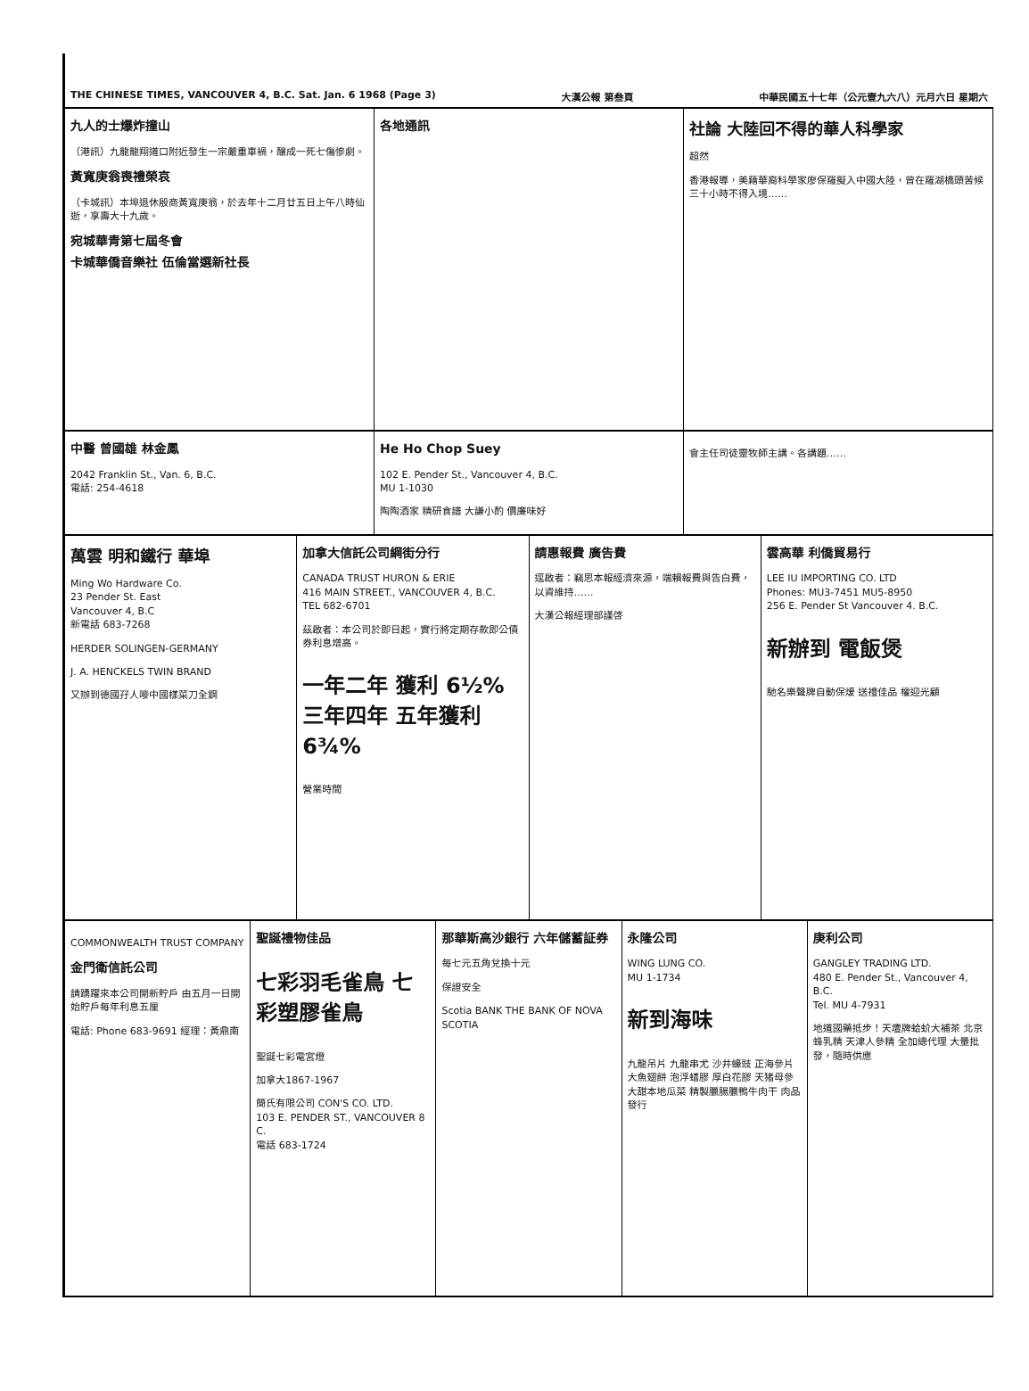THE CHINESE TIMES, VANCOUVER 4, B.C. Sat. Jan. 6 1968 (Page 3) 大漢公報 第叁頁 中華民國五十七年（公元壹九六八）元月六日 星期六
九人的士爆炸撞山
（港訊）九龍龍翔道口附近發生一宗嚴重車禍，釀成一死七傷慘劇。
黃寬庚翁喪禮榮哀
（卡城訊）本埠退休殷商黃寬庚翁，於去年十二月廿五日上午八時仙逝，享壽大十九歲。
宛城華青第七屆冬會
卡城華僑音樂社 伍倫當選新社長
各地通訊
社論 大陸回不得的華人科學家
超然
香港報導，美籍華裔科學家廖保羅擬入中國大陸，曾在羅湖橋頭苦候三十小時不得入境……
中醫 曾國雄 林金鳳
2042 Franklin St., Van. 6, B.C.
電話: 254-4618
He Ho Chop Suey
102 E. Pender St., Vancouver 4, B.C.
MU 1-1030
陶陶酒家 精研食譜 大謙小酌 價廉味好
會主任司徒靈牧師主講。各講題……
萬雲 明和鐵行 華埠
Ming Wo Hardware Co.
23 Pender St. East
Vancouver 4, B.C
新電話 683-7268
HERDER SOLINGEN-GERMANY
J. A. HENCKELS TWIN BRAND
又辦到德國孖人嘜中國樣菜刀全鋼
加拿大信託公司綱街分行
CANADA TRUST HURON & ERIE
416 MAIN STREET., VANCOUVER 4, B.C.
TEL 682-6701
茲啟者：本公司於即日起，實行將定期存款即公債券利息增高。
一年二年 獲利 6½% 三年四年 五年獲利 6¾%
營業時間
請惠報費 廣告費
逕啟者：竊思本報經濟來源，端賴報費與告白費，以資維持……
大漢公報經理部謹啓
雲高華 利僑貿易行
LEE IU IMPORTING CO. LTD
Phones: MU3-7451 MU5-8950
256 E. Pender St Vancouver 4. B.C.
新辦到 電飯煲
馳名樂聲牌自動保煖 送禮佳品 權迎光顧
COMMONWEALTH TRUST COMPANY
金門衛信託公司
請踴躍來本公司開新貯戶 由五月一日開始貯戶每年利息五厘
電話: Phone 683-9691 經理：黃鼎南
聖誕禮物佳品
七彩羽毛雀鳥 七彩塑膠雀鳥
聖誕七彩電宮燈
加拿大1867-1967
簡氏有限公司 CON'S CO. LTD.
103 E. PENDER ST., VANCOUVER 8 C.
電話 683-1724
那華斯高沙銀行 六年儲蓄証券
每七元五角兌換十元
保證安全
Scotia BANK THE BANK OF NOVA SCOTIA
永隆公司
WING LUNG CO.
MU 1-1734
新到海味
九龍吊片 九龍串尤 沙井蠔豉 正海參片 大魚翅餅 泡浮蟮膠 厚白花膠 天猪母參 大甜本地瓜菜 精製臘腸臘鴨牛肉干 肉品發行
庚利公司
GANGLEY TRADING LTD.
480 E. Pender St., Vancouver 4, B.C.
Tel. MU 4-7931
地道國藥抵步！天壇牌蛤蚧大補茶 北京蜂乳精 天津人參精 全加總代理 大量批發，隨時供應